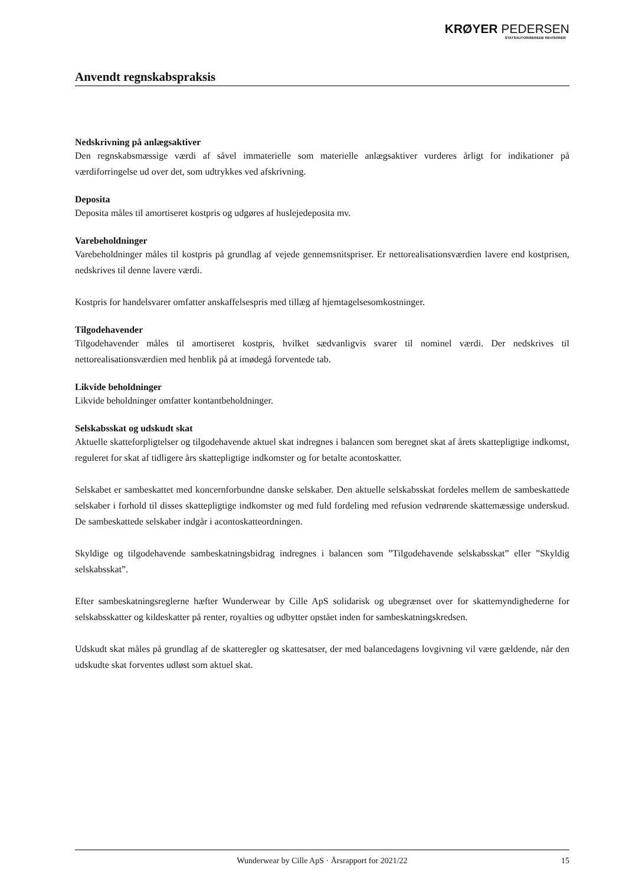KRØYER PEDERSEN
STATSAUTORISEREDE REVISORER
Anvendt regnskabspraksis
Nedskrivning på anlægsaktiver
Den regnskabsmæssige værdi af såvel immaterielle som materielle anlægsaktiver vurderes årligt for indikationer på værdiforringelse ud over det, som udtrykkes ved afskrivning.
Deposita
Deposita måles til amortiseret kostpris og udgøres af huslejedeposita mv.
Varebeholdninger
Varebeholdninger måles til kostpris på grundlag af vejede gennemsnitspriser. Er nettorealisationsværdien lavere end kostprisen, nedskrives til denne lavere værdi.
Kostpris for handelsvarer omfatter anskaffelsespris med tillæg af hjemtagelsesomkostninger.
Tilgodehavender
Tilgodehavender måles til amortiseret kostpris, hvilket sædvanligvis svarer til nominel værdi. Der nedskrives til nettorealisationsværdien med henblik på at imødegå forventede tab.
Likvide beholdninger
Likvide beholdninger omfatter kontantbeholdninger.
Selskabsskat og udskudt skat
Aktuelle skatteforpligtelser og tilgodehavende aktuel skat indregnes i balancen som beregnet skat af årets skattepligtige indkomst, reguleret for skat af tidligere års skattepligtige indkomster og for betalte acontoskatter.
Selskabet er sambeskattet med koncernforbundne danske selskaber. Den aktuelle selskabsskat fordeles mellem de sambeskattede selskaber i forhold til disses skattepligtige indkomster og med fuld fordeling med refusion vedrørende skattemæssige underskud. De sambeskattede selskaber indgår i acontoskatteordningen.
Skyldige og tilgodehavende sambeskatningsbidrag indregnes i balancen som ”Tilgodehavende selskabsskat” eller ”Skyldig selskabsskat”.
Efter sambeskatningsreglerne hæfter Wunderwear by Cille ApS solidarisk og ubegrænset over for skattemyndighederne for selskabsskatter og kildeskatter på renter, royalties og udbytter opstået inden for sambeskatningskredsen.
Udskudt skat måles på grundlag af de skatteregler og skattesatser, der med balancedagens lovgivning vil være gældende, når den udskudte skat forventes udløst som aktuel skat.
Wunderwear by Cille ApS · Årsrapport for 2021/22 15